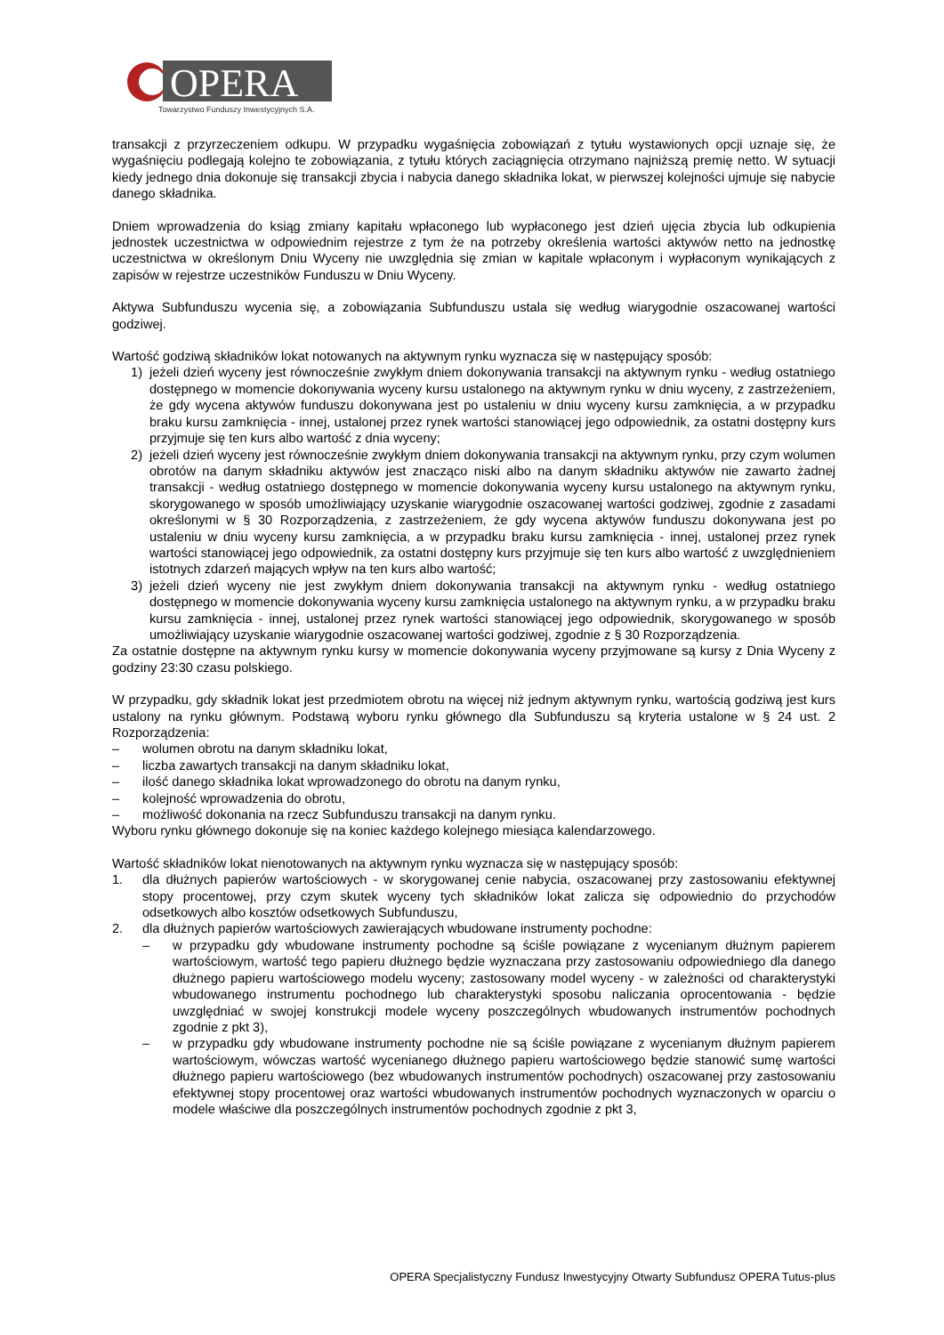OPERA
Towarzystwo Funduszy Inwestycyjnych S.A.
transakcji z przyrzeczeniem odkupu. W przypadku wygaśnięcia zobowiązań z tytułu wystawionych opcji uznaje się, że wygaśnięciu podlegają kolejno te zobowiązania, z tytułu których zaciągnięcia otrzymano najniższą premię netto. W sytuacji kiedy jednego dnia dokonuje się transakcji zbycia i nabycia danego składnika lokat, w pierwszej kolejności ujmuje się nabycie danego składnika.
Dniem wprowadzenia do ksiąg zmiany kapitału wpłaconego lub wypłaconego jest dzień ujęcia zbycia lub odkupienia jednostek uczestnictwa w odpowiednim rejestrze z tym że na potrzeby określenia wartości aktywów netto na jednostkę uczestnictwa w określonym Dniu Wyceny nie uwzględnia się zmian w kapitale wpłaconym i wypłaconym wynikających z zapisów w rejestrze uczestników Funduszu w Dniu Wyceny.
Aktywa Subfunduszu wycenia się, a zobowiązania Subfunduszu ustala się według wiarygodnie oszacowanej wartości godziwej.
Wartość godziwą składników lokat notowanych na aktywnym rynku wyznacza się w następujący sposób:
1) jeżeli dzień wyceny jest równocześnie zwykłym dniem dokonywania transakcji na aktywnym rynku - według ostatniego dostępnego w momencie dokonywania wyceny kursu ustalonego na aktywnym rynku w dniu wyceny, z zastrzeżeniem, że gdy wycena aktywów funduszu dokonywana jest po ustaleniu w dniu wyceny kursu zamknięcia, a w przypadku braku kursu zamknięcia - innej, ustalonej przez rynek wartości stanowiącej jego odpowiednik, za ostatni dostępny kurs przyjmuje się ten kurs albo wartość z dnia wyceny;
2) jeżeli dzień wyceny jest równocześnie zwykłym dniem dokonywania transakcji na aktywnym rynku, przy czym wolumen obrotów na danym składniku aktywów jest znacząco niski albo na danym składniku aktywów nie zawarto żadnej transakcji - według ostatniego dostępnego w momencie dokonywania wyceny kursu ustalonego na aktywnym rynku, skorygowanego w sposób umożliwiający uzyskanie wiarygodnie oszacowanej wartości godziwej, zgodnie z zasadami określonymi w § 30 Rozporządzenia, z zastrzeżeniem, że gdy wycena aktywów funduszu dokonywana jest po ustaleniu w dniu wyceny kursu zamknięcia, a w przypadku braku kursu zamknięcia - innej, ustalonej przez rynek wartości stanowiącej jego odpowiednik, za ostatni dostępny kurs przyjmuje się ten kurs albo wartość z uwzględnieniem istotnych zdarzeń mających wpływ na ten kurs albo wartość;
3) jeżeli dzień wyceny nie jest zwykłym dniem dokonywania transakcji na aktywnym rynku - według ostatniego dostępnego w momencie dokonywania wyceny kursu zamknięcia ustalonego na aktywnym rynku, a w przypadku braku kursu zamknięcia - innej, ustalonej przez rynek wartości stanowiącej jego odpowiednik, skorygowanego w sposób umożliwiający uzyskanie wiarygodnie oszacowanej wartości godziwej, zgodnie z § 30 Rozporządzenia.
Za ostatnie dostępne na aktywnym rynku kursy w momencie dokonywania wyceny przyjmowane są kursy z Dnia Wyceny z godziny 23:30 czasu polskiego.
W przypadku, gdy składnik lokat jest przedmiotem obrotu na więcej niż jednym aktywnym rynku, wartością godziwą jest kurs ustalony na rynku głównym. Podstawą wyboru rynku głównego dla Subfunduszu są kryteria ustalone w § 24 ust. 2 Rozporządzenia:
– wolumen obrotu na danym składniku lokat,
– liczba zawartych transakcji na danym składniku lokat,
– ilość danego składnika lokat wprowadzonego do obrotu na danym rynku,
– kolejność wprowadzenia do obrotu,
– możliwość dokonania na rzecz Subfunduszu transakcji na danym rynku.
Wyboru rynku głównego dokonuje się na koniec każdego kolejnego miesiąca kalendarzowego.
Wartość składników lokat nienotowanych na aktywnym rynku wyznacza się w następujący sposób:
1. dla dłużnych papierów wartościowych - w skorygowanej cenie nabycia, oszacowanej przy zastosowaniu efektywnej stopy procentowej, przy czym skutek wyceny tych składników lokat zalicza się odpowiednio do przychodów odsetkowych albo kosztów odsetkowych Subfunduszu,
2. dla dłużnych papierów wartościowych zawierających wbudowane instrumenty pochodne:
– w przypadku gdy wbudowane instrumenty pochodne są ściśle powiązane z wycenianym dłużnym papierem wartościowym, wartość tego papieru dłużnego będzie wyznaczana przy zastosowaniu odpowiedniego dla danego dłużnego papieru wartościowego modelu wyceny; zastosowany model wyceny - w zależności od charakterystyki wbudowanego instrumentu pochodnego lub charakterystyki sposobu naliczania oprocentowania - będzie uwzględniać w swojej konstrukcji modele wyceny poszczególnych wbudowanych instrumentów pochodnych zgodnie z pkt 3),
– w przypadku gdy wbudowane instrumenty pochodne nie są ściśle powiązane z wycenianym dłużnym papierem wartościowym, wówczas wartość wycenianego dłużnego papieru wartościowego będzie stanowić sumę wartości dłużnego papieru wartościowego (bez wbudowanych instrumentów pochodnych) oszacowanej przy zastosowaniu efektywnej stopy procentowej oraz wartości wbudowanych instrumentów pochodnych wyznaczonych w oparciu o modele właściwe dla poszczególnych instrumentów pochodnych zgodnie z pkt 3,
OPERA Specjalistyczny Fundusz Inwestycyjny Otwarty Subfundusz OPERA Tutus-plus